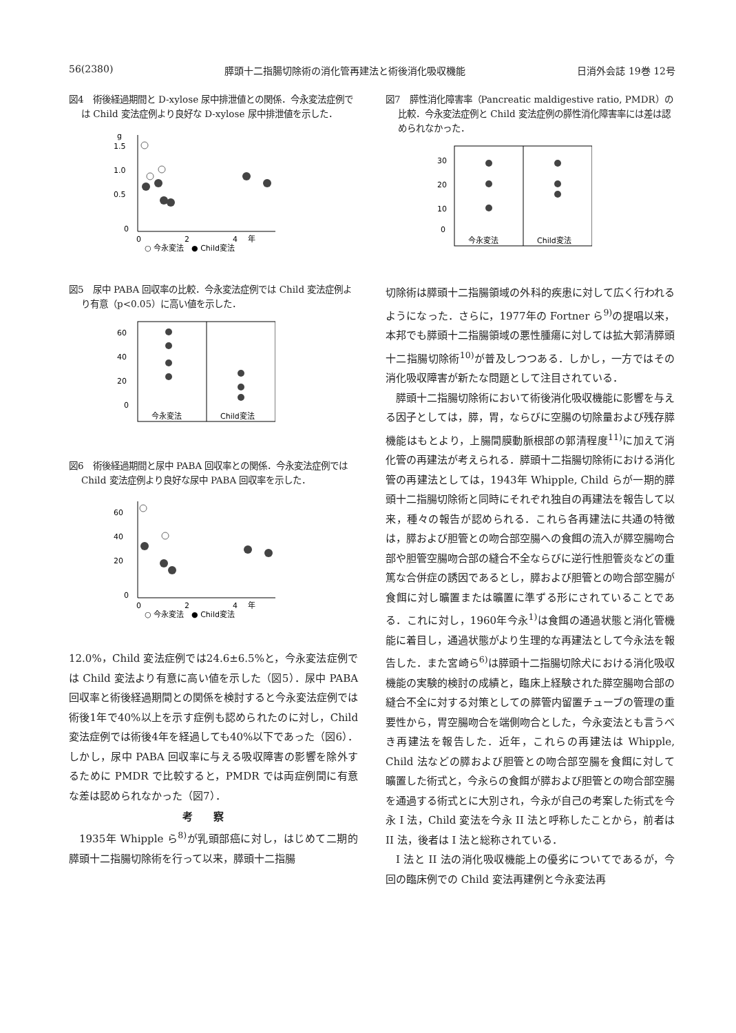56(2380) 膵頭十二指腸切除術の消化管再建法と術後消化吸収機能 日消外会誌 19巻 12号
図4　術後経過期間と D-xylose 尿中排泄値との関係．今永変法症例では Child 変法症例より良好な D-xylose 尿中排泄値を示した．
g
1.5
1.0
0.5
0
0
2
4
年
○ 今永変法　● Child変法
図5　尿中 PABA 回収率の比較．今永変法症例では Child 変法症例より有意（p<0.05）に高い値を示した．
60
40
20
0
今永変法
Child変法
図6　術後経過期間と尿中 PABA 回収率との関係．今永変法症例では Child 変法症例より良好な尿中 PABA 回収率を示した．
60
40
20
0
0
2
4
年
○ 今永変法　● Child変法
12.0%，Child 変法症例では24.6±6.5%と，今永変法症例では Child 変法より有意に高い値を示した（図5）．尿中 PABA 回収率と術後経過期間との関係を検討すると今永変法症例では術後1年で40%以上を示す症例も認められたのに対し，Child 変法症例では術後4年を経過しても40%以下であった（図6）．しかし，尿中 PABA 回収率に与える吸収障害の影響を除外するために PMDR で比較すると，PMDR では両症例間に有意な差は認められなかった（図7）．
考察
1935年 Whipple ら<sup>8)</sup>が乳頭部癌に対し，はじめて二期的膵頭十二指腸切除術を行って以来，膵頭十二指腸
図7　膵性消化障害率（Pancreatic maldigestive ratio, PMDR）の比較．今永変法症例と Child 変法症例の膵性消化障害率には差は認められなかった．
30
20
10
0
今永変法
Child変法
切除術は膵頭十二指腸領域の外科的疾患に対して広く行われるようになった．さらに，1977年の Fortner ら<sup>9)</sup>の提唱以来，本邦でも膵頭十二指腸領域の悪性腫瘍に対しては拡大郭清膵頭十二指腸切除術<sup>10)</sup>が普及しつつある．しかし，一方ではその消化吸収障害が新たな問題として注目されている．
膵頭十二指腸切除術において術後消化吸収機能に影響を与える因子としては，膵，胃，ならびに空腸の切除量および残存膵機能はもとより，上腸間膜動脈根部の郭清程度<sup>11)</sup>に加えて消化管の再建法が考えられる．膵頭十二指腸切除術における消化管の再建法としては，1943年 Whipple, Child らが一期的膵頭十二指腸切除術と同時にそれぞれ独自の再建法を報告して以来，種々の報告が認められる．これら各再建法に共通の特徴は，膵および胆管との吻合部空腸への食餌の流入が膵空腸吻合部や胆管空腸吻合部の縫合不全ならびに逆行性胆管炎などの重篤な合併症の誘因であるとし，膵および胆管との吻合部空腸が食餌に対し曠置または曠置に準ずる形にされていることである．これに対し，1960年今永<sup>1)</sup>は食餌の通過状態と消化管機能に着目し，通過状態がより生理的な再建法として今永法を報告した．また宮崎ら<sup>6)</sup>は膵頭十二指腸切除犬における消化吸収機能の実験的検討の成績と，臨床上経験された膵空腸吻合部の縫合不全に対する対策としての膵管内留置チューブの管理の重要性から，胃空腸吻合を端側吻合とした，今永変法とも言うべき再建法を報告した．近年，これらの再建法は Whipple, Child 法などの膵および胆管との吻合部空腸を食餌に対して曠置した術式と，今永らの食餌が膵および胆管との吻合部空腸を通過する術式とに大別され，今永が自己の考案した術式を今永 I 法，Child 変法を今永 II 法と呼称したことから，前者は II 法，後者は I 法と総称されている．
I 法と II 法の消化吸収機能上の優劣についてであるが，今回の臨床例での Child 変法再建例と今永変法再